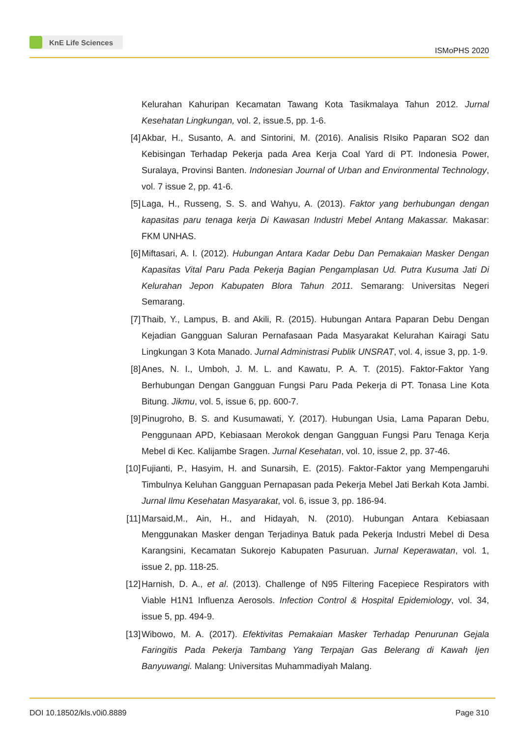KnE Life Sciences
ISMoPHS 2020
Kelurahan Kahuripan Kecamatan Tawang Kota Tasikmalaya Tahun 2012. Jurnal Kesehatan Lingkungan, vol. 2, issue.5, pp. 1-6.
[4] Akbar, H., Susanto, A. and Sintorini, M. (2016). Analisis RIsiko Paparan SO2 dan Kebisingan Terhadap Pekerja pada Area Kerja Coal Yard di PT. Indonesia Power, Suralaya, Provinsi Banten. Indonesian Journal of Urban and Environmental Technology, vol. 7 issue 2, pp. 41-6.
[5] Laga, H., Russeng, S. S. and Wahyu, A. (2013). Faktor yang berhubungan dengan kapasitas paru tenaga kerja Di Kawasan Industri Mebel Antang Makassar. Makasar: FKM UNHAS.
[6] Miftasari, A. I. (2012). Hubungan Antara Kadar Debu Dan Pemakaian Masker Dengan Kapasitas Vital Paru Pada Pekerja Bagian Pengamplasan Ud. Putra Kusuma Jati Di Kelurahan Jepon Kabupaten Blora Tahun 2011. Semarang: Universitas Negeri Semarang.
[7] Thaib, Y., Lampus, B. and Akili, R. (2015). Hubungan Antara Paparan Debu Dengan Kejadian Gangguan Saluran Pernafasaan Pada Masyarakat Kelurahan Kairagi Satu Lingkungan 3 Kota Manado. Jurnal Administrasi Publik UNSRAT, vol. 4, issue 3, pp. 1-9.
[8] Anes, N. I., Umboh, J. M. L. and Kawatu, P. A. T. (2015). Faktor-Faktor Yang Berhubungan Dengan Gangguan Fungsi Paru Pada Pekerja di PT. Tonasa Line Kota Bitung. Jikmu, vol. 5, issue 6, pp. 600-7.
[9] Pinugroho, B. S. and Kusumawati, Y. (2017). Hubungan Usia, Lama Paparan Debu, Penggunaan APD, Kebiasaan Merokok dengan Gangguan Fungsi Paru Tenaga Kerja Mebel di Kec. Kalijambe Sragen. Jurnal Kesehatan, vol. 10, issue 2, pp. 37-46.
[10]
Fujianti, P., Hasyim, H. and Sunarsih, E. (2015). Faktor-Faktor yang Mempengaruhi Timbulnya Keluhan Gangguan Pernapasan pada Pekerja Mebel Jati Berkah Kota Jambi. Jurnal Ilmu Kesehatan Masyarakat, vol. 6, issue 3, pp. 186-94.
[11]
Marsaid,M., Ain, H., and Hidayah, N. (2010). Hubungan Antara Kebiasaan Menggunakan Masker dengan Terjadinya Batuk pada Pekerja Industri Mebel di Desa Karangsini, Kecamatan Sukorejo Kabupaten Pasuruan. Jurnal Keperawatan, vol. 1, issue 2, pp. 118-25.
[12]
Harnish, D. A., et al. (2013). Challenge of N95 Filtering Facepiece Respirators with Viable H1N1 Influenza Aerosols. Infection Control & Hospital Epidemiology, vol. 34, issue 5, pp. 494-9.
[13]
Wibowo, M. A. (2017). Efektivitas Pemakaian Masker Terhadap Penurunan Gejala Faringitis Pada Pekerja Tambang Yang Terpajan Gas Belerang di Kawah Ijen Banyuwangi. Malang: Universitas Muhammadiyah Malang.
DOI 10.18502/kls.v0i0.8889 Page 310